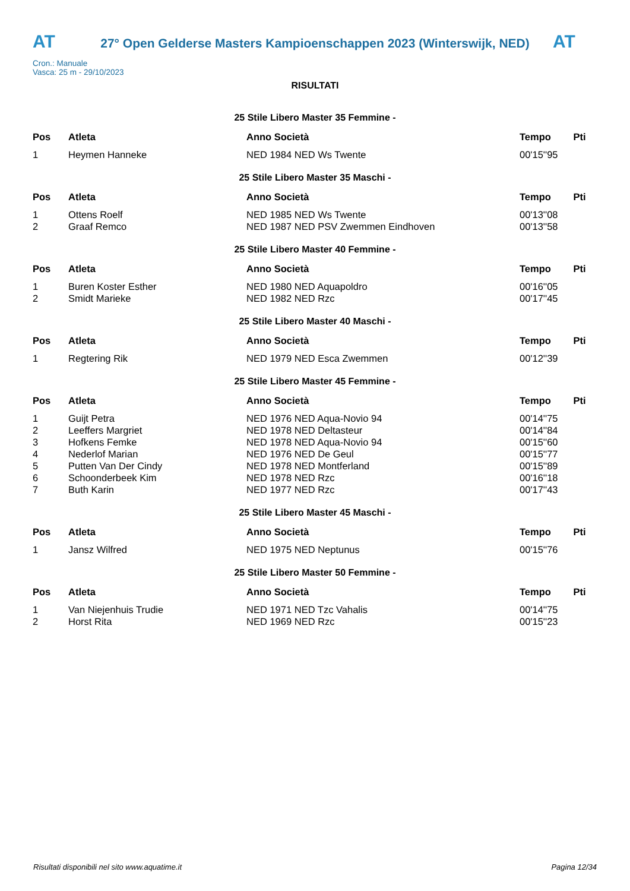AT
27° Open Gelderse Masters Kampioenschappen 2023 (Winterswijk, NED)
AT
Cron.: Manuale
Vasca: 25 m - 29/10/2023
RISULTATI
25 Stile Libero Master 35 Femmine -
| Pos | Atleta | Anno Società | Tempo | Pti |
| --- | --- | --- | --- | --- |
| 1 | Heymen Hanneke | NED 1984 NED Ws Twente | 00'15''95 | |
25 Stile Libero Master 35 Maschi -
| Pos | Atleta | Anno Società | Tempo | Pti |
| --- | --- | --- | --- | --- |
| 1 | Ottens Roelf | NED 1985 NED Ws Twente | 00'13''08 | |
| 2 | Graaf Remco | NED 1987 NED PSV Zwemmen Eindhoven | 00'13''58 | |
25 Stile Libero Master 40 Femmine -
| Pos | Atleta | Anno Società | Tempo | Pti |
| --- | --- | --- | --- | --- |
| 1 | Buren Koster Esther | NED 1980 NED Aquapoldro | 00'16''05 | |
| 2 | Smidt Marieke | NED 1982 NED Rzc | 00'17''45 | |
25 Stile Libero Master 40 Maschi -
| Pos | Atleta | Anno Società | Tempo | Pti |
| --- | --- | --- | --- | --- |
| 1 | Regtering Rik | NED 1979 NED Esca Zwemmen | 00'12''39 | |
25 Stile Libero Master 45 Femmine -
| Pos | Atleta | Anno Società | Tempo | Pti |
| --- | --- | --- | --- | --- |
| 1 | Guijt Petra | NED 1976 NED Aqua-Novio 94 | 00'14''75 | |
| 2 | Leeffers Margriet | NED 1978 NED Deltasteur | 00'14''84 | |
| 3 | Hofkens Femke | NED 1978 NED Aqua-Novio 94 | 00'15''60 | |
| 4 | Nederlof Marian | NED 1976 NED De Geul | 00'15''77 | |
| 5 | Putten Van Der Cindy | NED 1978 NED Montferland | 00'15''89 | |
| 6 | Schoonderbeek Kim | NED 1978 NED Rzc | 00'16''18 | |
| 7 | Buth Karin | NED 1977 NED Rzc | 00'17''43 | |
25 Stile Libero Master 45 Maschi -
| Pos | Atleta | Anno Società | Tempo | Pti |
| --- | --- | --- | --- | --- |
| 1 | Jansz Wilfred | NED 1975 NED Neptunus | 00'15''76 | |
25 Stile Libero Master 50 Femmine -
| Pos | Atleta | Anno Società | Tempo | Pti |
| --- | --- | --- | --- | --- |
| 1 | Van Niejenhuis Trudie | NED 1971 NED Tzc Vahalis | 00'14''75 | |
| 2 | Horst Rita | NED 1969 NED Rzc | 00'15''23 | |
Risultati disponibili nel sito www.aquatime.it Pagina 12/34